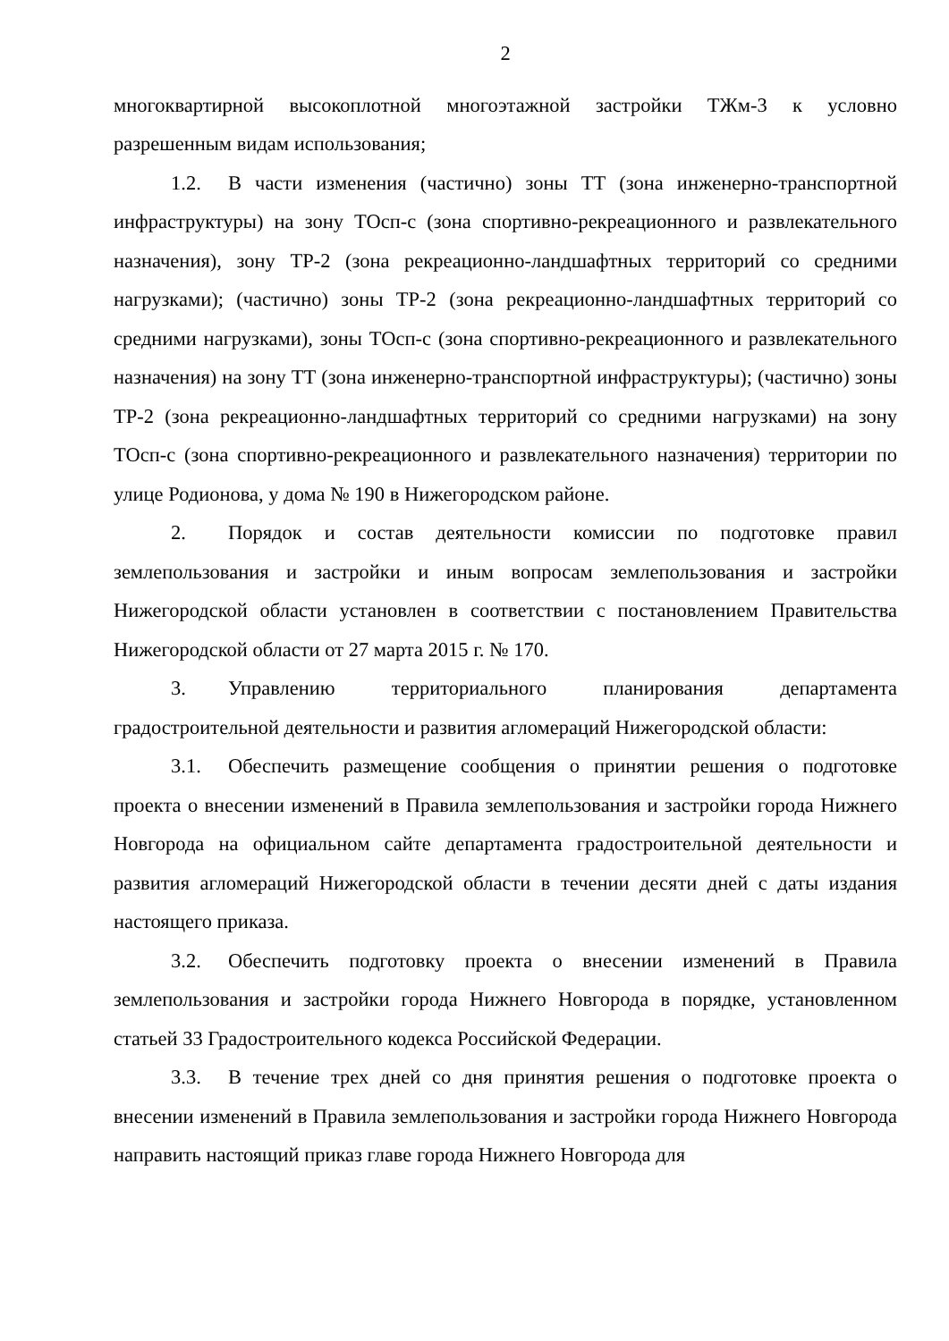2
многоквартирной высокоплотной многоэтажной застройки ТЖм-3 к условно разрешенным видам использования;
1.2. В части изменения (частично) зоны ТТ (зона инженерно-транспортной инфраструктуры) на зону ТОсп-с (зона спортивно-рекреационного и развлекательного назначения), зону ТР-2 (зона рекреационно-ландшафтных территорий со средними нагрузками); (частично) зоны ТР-2 (зона рекреационно-ландшафтных территорий со средними нагрузками), зоны ТОсп-с (зона спортивно-рекреационного и развлекательного назначения) на зону ТТ (зона инженерно-транспортной инфраструктуры); (частично) зоны ТР-2 (зона рекреационно-ландшафтных территорий со средними нагрузками) на зону ТОсп-с (зона спортивно-рекреационного и развлекательного назначения) территории по улице Родионова, у дома № 190 в Нижегородском районе.
2. Порядок и состав деятельности комиссии по подготовке правил землепользования и застройки и иным вопросам землепользования и застройки Нижегородской области установлен в соответствии с постановлением Правительства Нижегородской области от 27 марта 2015 г. № 170.
3. Управлению территориального планирования департамента градостроительной деятельности и развития агломераций Нижегородской области:
3.1. Обеспечить размещение сообщения о принятии решения о подготовке проекта о внесении изменений в Правила землепользования и застройки города Нижнего Новгорода на официальном сайте департамента градостроительной деятельности и развития агломераций Нижегородской области в течении десяти дней с даты издания настоящего приказа.
3.2. Обеспечить подготовку проекта о внесении изменений в Правила землепользования и застройки города Нижнего Новгорода в порядке, установленном статьей 33 Градостроительного кодекса Российской Федерации.
3.3. В течение трех дней со дня принятия решения о подготовке проекта о внесении изменений в Правила землепользования и застройки города Нижнего Новгорода направить настоящий приказ главе города Нижнего Новгорода для